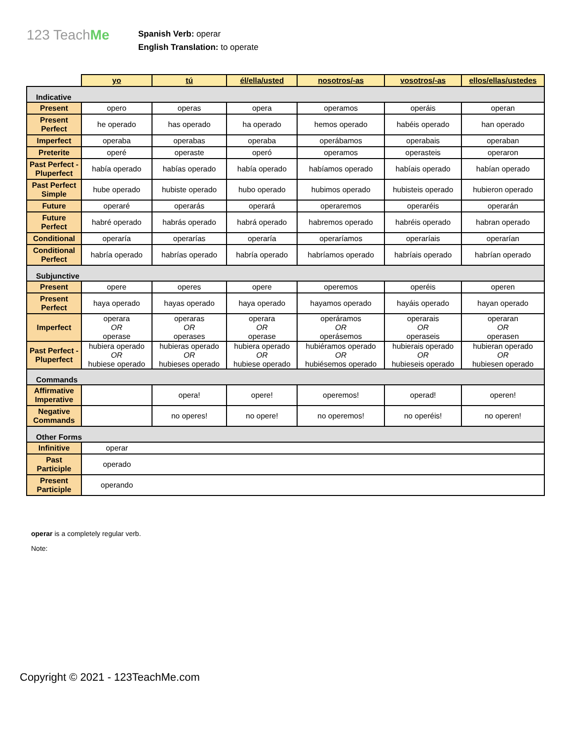123 TeachMe
Spanish Verb: operar
English Translation: to operate
| | yo | tú | él/ella/usted | nosotros/-as | vosotros/-as | ellos/ellas/ustedes |
| --- | --- | --- | --- | --- | --- | --- |
| Indicative | | | | | | |
| Present | opero | operas | opera | operamos | operáis | operan |
| Present Perfect | he operado | has operado | ha operado | hemos operado | habéis operado | han operado |
| Imperfect | operaba | operabas | operaba | operábamos | operabais | operaban |
| Preterite | operé | operaste | operó | operamos | operasteis | operaron |
| Past Perfect - Pluperfect | había operado | habías operado | había operado | habíamos operado | habíais operado | habían operado |
| Past Perfect Simple | hube operado | hubiste operado | hubo operado | hubimos operado | hubisteis operado | hubieron operado |
| Future | operaré | operarás | operará | operaremos | operaréis | operarán |
| Future Perfect | habré operado | habrás operado | habrá operado | habremos operado | habréis operado | habran operado |
| Conditional | operaría | operarías | operaría | operaríamos | operaríais | operarían |
| Conditional Perfect | habría operado | habrías operado | habría operado | habríamos operado | habríais operado | habrían operado |
| Subjunctive | | | | | | |
| Present | opere | operes | opere | operemos | operéis | operen |
| Present Perfect | haya operado | hayas operado | haya operado | hayamos operado | hayáis operado | hayan operado |
| Imperfect | operara OR operase | operaras OR operases | operara OR operase | operáramos OR operásemos | operarais OR operaseis | operaran OR operasen |
| Past Perfect - Pluperfect | hubiera operado OR hubiese operado | hubieras operado OR hubieses operado | hubiera operado OR hubiese operado | hubiéramos operado OR hubiésemos operado | hubierais operado OR hubieseis operado | hubieran operado OR hubiesen operado |
| Commands | | | | | | |
| Affirmative Imperative | | opera! | opere! | operemos! | operad! | operen! |
| Negative Commands | | no operes! | no opere! | no operemos! | no operéis! | no operen! |
| Other Forms | | | | | | |
| Infinitive | operar | | | | | |
| Past Participle | operado | | | | | |
| Present Participle | operando | | | | | |
operar is a completely regular verb.
Note:
Copyright © 2021 - 123TeachMe.com